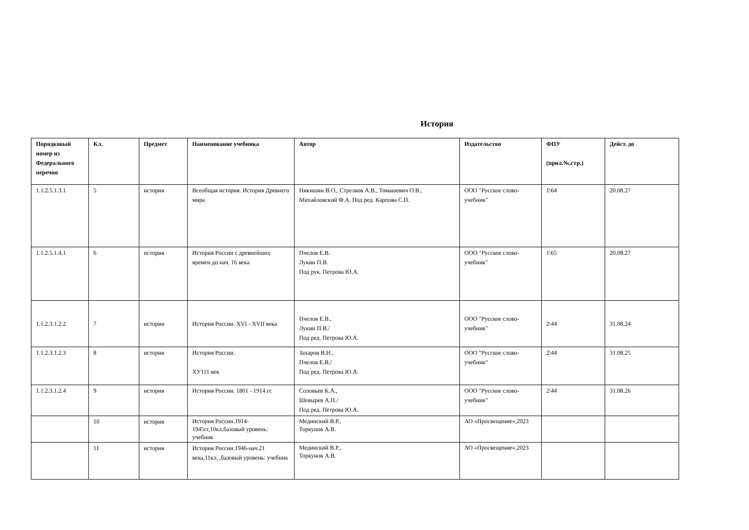История
| Порядковый номер из Федерального перечня | Кл. | Предмет | Наименование учебника | Автор | Издательство | ФПУ (прил.№,стр.) | Дейст. до |
| --- | --- | --- | --- | --- | --- | --- | --- |
| 1.1.2.5.1.3.1 | 5 | история | Всеобщая история. История Древнего мира | Никишин В.О., Стрелков А.В., Томашевич О.В., Михайловский Ф.А. Под ред. Карпова С.П. | ООО "Русское слово-учебник" | 1\64 | 20.08.27 |
| 1.1.2.5.1.4.1 | 6 | история | История России с древнейших времен до нач. 16 века | Пчелов Е.В. Лукин П.В. Под рук. Петрова Ю.А. | ООО "Русское слово-учебник" | 1\65 | 20.08.27 |
| 1.1.2.3.1.2.2 | 7 | история | История России. XVI - XVII века | Пчелов Е.В., Лукин П.В./ Под ред. Петрова Ю.А. | ООО "Русское слово-учебник" | 2\44 | 31.08.24 |
| 1.1.2.3.1.2.3 | 8 | история | История России. ХУ111 век | Захаров В.Н., Пчелов Е.В./ Под ред. Петрова Ю.А. | ООО "Русское слово-учебник" | 2\44 | 31.08.25 |
| 1.1.2.3.1.2.4 | 9 | история | История России. 1801 - 1914 гг. | Соловьев К.А., Шевырев А.П./ Под ред. Петрова Ю.А. | ООО "Русское слово-учебник" | 2\44 | 31.08.26 |
| | 10 | история | История России.1914-1945гг,10кл,базовый уровень: учебник | Мединский В.Р., Торкунов А.В. | АО «Просвещение»,2023 | | |
| | 11 | история | История России.1946-нач.21 века,11кл, ,базовый уровень: учебник | Мединский В.Р., Торкунов А.В. | АО «Просвещение»,2023 | | |